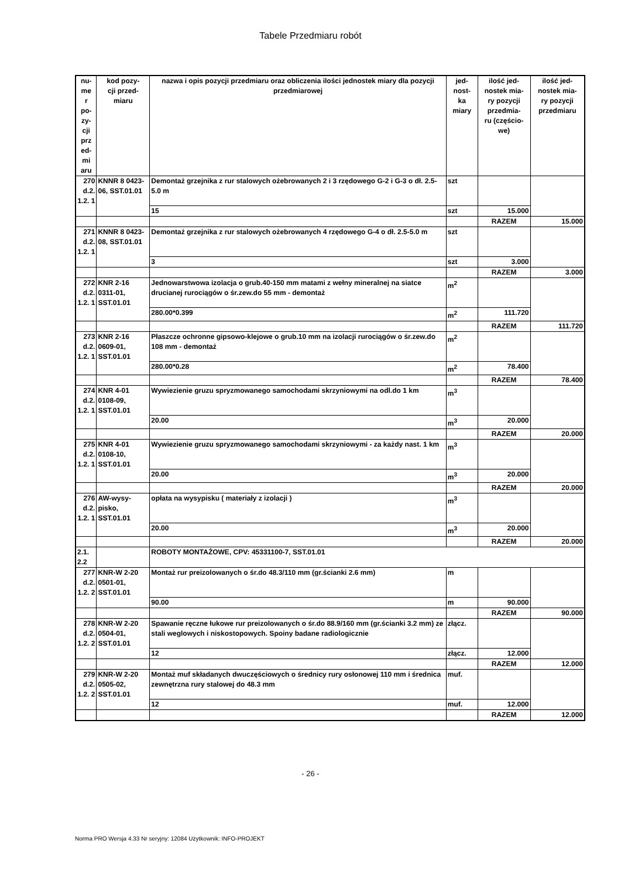Tabele Przedmiaru robót
| nu- me r po- zy- cji prz ed- mi aru | kod pozy- cji przed- miaru | nazwa i opis pozycji przedmiaru oraz obliczenia ilości jednostek miary dla pozycji przedmiarowej | jed- nost- ka miary | ilość jed- nostek mia- ry pozycji przedmia- ru (częścio- we) | ilość jed- nostek mia- ry pozycji przedmiaru |
| --- | --- | --- | --- | --- | --- |
| 270 d.2. 1.2. 1 | KNNR 8 0423-06, SST.01.01 | Demontaż grzejnika z rur stalowych ożebrowanych 2 i 3 rzędowego G-2 i G-3 o dł. 2.5-5.0 m | szt | | |
| | | 15 | szt | 15.000 | |
| | | | | RAZEM | 15.000 |
| 271 d.2. 1.2. 1 | KNNR 8 0423-08, SST.01.01 | Demontaż grzejnika z rur stalowych ożebrowanych 4 rzędowego G-4 o dł. 2.5-5.0 m | szt | | |
| | | 3 | szt | 3.000 | |
| | | | | RAZEM | 3.000 |
| 272 d.2. 1.2. 1 | KNR 2-16 0311-01, SST.01.01 | Jednowarstwowa izolacja o grub.40-150 mm matami z wełny mineralnej na siatce drucianej rurociągów o śr.zew.do 55 mm - demontaż | m<sup>2</sup> | | |
| | | 280.00*0.399 | m<sup>2</sup> | 111.720 | |
| | | | | RAZEM | 111.720 |
| 273 d.2. 1.2. 1 | KNR 2-16 0609-01, SST.01.01 | Płaszcze ochronne gipsowo-klejowe o grub.10 mm na izolacji rurociągów o śr.zew.do 108 mm - demontaż | m<sup>2</sup> | | |
| | | 280.00*0.28 | m<sup>2</sup> | 78.400 | |
| | | | | RAZEM | 78.400 |
| 274 d.2. 1.2. 1 | KNR 4-01 0108-09, SST.01.01 | Wywiezienie gruzu spryzmowanego samochodami skrzyniowymi na odl.do 1 km | m<sup>3</sup> | | |
| | | 20.00 | m<sup>3</sup> | 20.000 | |
| | | | | RAZEM | 20.000 |
| 275 d.2. 1.2. 1 | KNR 4-01 0108-10, SST.01.01 | Wywiezienie gruzu spryzmowanego samochodami skrzyniowymi - za każdy nast. 1 km | m<sup>3</sup> | | |
| | | 20.00 | m<sup>3</sup> | 20.000 | |
| | | | | RAZEM | 20.000 |
| 276 d.2. 1.2. 1 | AW-wysy-pisko, SST.01.01 | opłata na wysypisku ( materiały z izolacji ) | m<sup>3</sup> | | |
| | | 20.00 | m<sup>3</sup> | 20.000 | |
| | | | | RAZEM | 20.000 |
| 2.1. 2.2 | | ROBOTY MONTAŻOWE, CPV: 45331100-7, SST.01.01 | | | |
| 277 d.2. 1.2. 2 | KNR-W 2-20 0501-01, SST.01.01 | Montaż rur preizolowanych o śr.do 48.3/110 mm (gr.ścianki 2.6 mm) | m | | |
| | | 90.00 | m | 90.000 | |
| | | | | RAZEM | 90.000 |
| 278 d.2. 1.2. 2 | KNR-W 2-20 0504-01, SST.01.01 | Spawanie ręczne łukowe rur preizolowanych o śr.do 88.9/160 mm (gr.ścianki 3.2 mm) ze stali weglowych i niskostopowych. Spoiny badane radiologicznie | złącz. | | |
| | | 12 | złącz. | 12.000 | |
| | | | | RAZEM | 12.000 |
| 279 d.2. 1.2. 2 | KNR-W 2-20 0505-02, SST.01.01 | Montaż muf składanych dwuczęściowych o średnicy rury osłonowej 110 mm i średnica zewnętrzna rury stalowej do 48.3 mm | muf. | | |
| | | 12 | muf. | 12.000 | |
| | | | | RAZEM | 12.000 |
- 26 -
Norma PRO Wersja 4.33 Nr seryjny: 12084 Użytkownik: INFO-PROJEKT